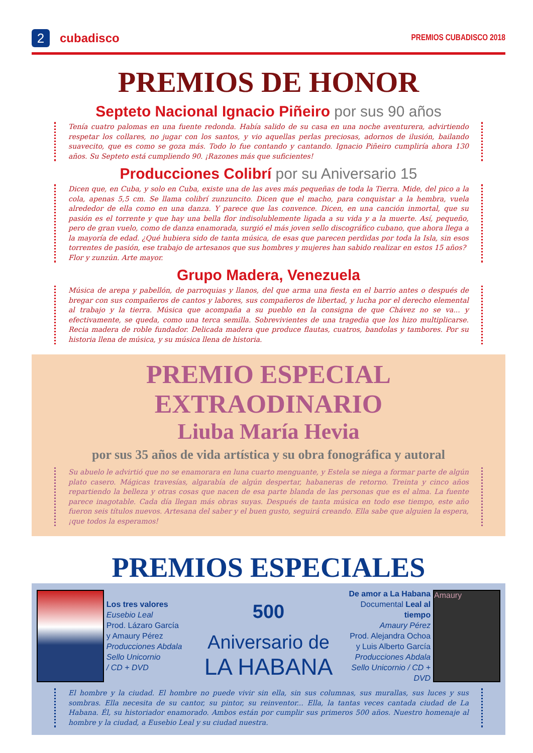2
cubadisco
PREMIOS CUBADISCO 2018
PREMIOS DE HONOR
Septeto Nacional Ignacio Piñeiro por sus 90 años
Tenía cuatro palomas en una fuente redonda. Había salido de su casa en una noche aventurera, advirtiendo respetar los collares, no jugar con los santos, y vio aquellas perlas preciosas, adornos de ilusión, bailando suavecito, que es como se goza más. Todo lo fue contando y cantando. Ignacio Piñeiro cumpliría ahora 130 años. Su Septeto está cumpliendo 90. ¡Razones más que suficientes!
Producciones Colibrí por su Aniversario 15
Dicen que, en Cuba, y solo en Cuba, existe una de las aves más pequeñas de toda la Tierra. Mide, del pico a la cola, apenas 5,5 cm. Se llama colibrí zunzuncito. Dicen que el macho, para conquistar a la hembra, vuela alrededor de ella como en una danza. Y parece que las convence. Dicen, en una canción inmortal, que su pasión es el torrente y que hay una bella flor indisolublemente ligada a su vida y a la muerte. Así, pequeño, pero de gran vuelo, como de danza enamorada, surgió el más joven sello discográfico cubano, que ahora llega a la mayoría de edad. ¿Qué hubiera sido de tanta música, de esas que parecen perdidas por toda la Isla, sin esos torrentes de pasión, ese trabajo de artesanos que sus hombres y mujeres han sabido realizar en estos 15 años?
Flor y zunzún. Arte mayor.
Grupo Madera, Venezuela
Música de arepa y pabellón, de parroquias y llanos, del que arma una fiesta en el barrio antes o después de bregar con sus compañeros de cantos y labores, sus compañeros de libertad, y lucha por el derecho elemental al trabajo y la tierra. Música que acompaña a su pueblo en la consigna de que Chávez no se va... y efectivamente, se queda, como una terca semilla. Sobrevivientes de una tragedia que los hizo multiplicarse. Recia madera de roble fundador. Delicada madera que produce flautas, cuatros, bandolas y tambores. Por su historia llena de música, y su música llena de historia.
PREMIO ESPECIAL EXTRAODINARIO
Liuba María Hevia
por sus 35 años de vida artística y su obra fonográfica y autoral
Su abuelo le advirtió que no se enamorara en luna cuarto menguante, y Estela se niega a formar parte de algún plato casero. Mágicas travesías, algarabía de algún despertar, habaneras de retorno. Treinta y cinco años repartiendo la belleza y otras cosas que nacen de esa parte blanda de las personas que es el alma. La fuente parece inagotable. Cada día llegan más obras suyas. Después de tanta música en todo ese tiempo, este año fueron seis títulos nuevos. Artesana del saber y el buen gusto, seguirá creando. Ella sabe que alguien la espera, ¡que todos la esperamos!
PREMIOS ESPECIALES
Los tres valores
Eusebio Leal
Prod. Lázaro García
y Amaury Pérez
Producciones Abdala
Sello Unicornio
/ CD + DVD
500
Aniversario de
LA HABANA
De amor a La Habana
Documental Leal al tiempo
Amaury Pérez
Prod. Alejandra Ochoa
y Luis Alberto García
Producciones Abdala
Sello Unicornio / CD + DVD
Amaury
El hombre y la ciudad. El hombre no puede vivir sin ella, sin sus columnas, sus murallas, sus luces y sus sombras. Ella necesita de su cantor, su pintor, su reinventor... Ella, la tantas veces cantada ciudad de La Habana. Él, su historiador enamorado. Ambos están por cumplir sus primeros 500 años. Nuestro homenaje al hombre y la ciudad, a Eusebio Leal y su ciudad nuestra.